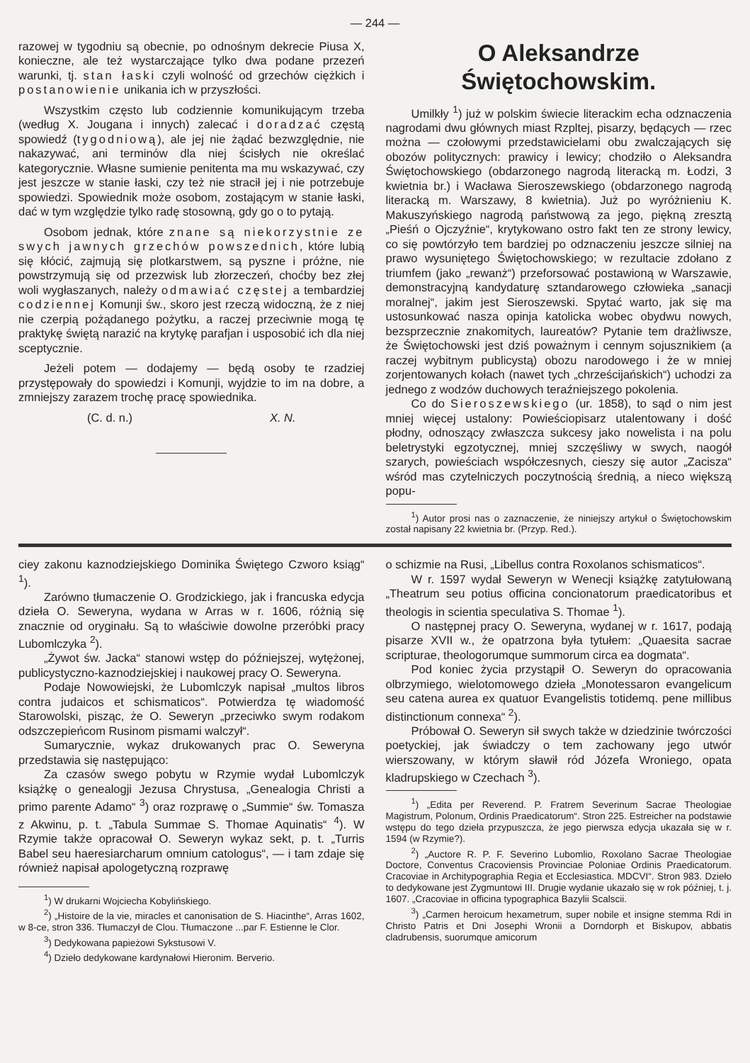— 244 —
razowej w tygodniu są obecnie, po odnośnym dekrecie Piusa X, konieczne, ale też wystarczające tylko dwa podane przezeń warunki, tj. stan łaski czyli wolność od grzechów ciężkich i postanowienie unikania ich w przyszłości.
Wszystkim często lub codziennie komunikującym trzeba (według X. Jougana i innych) zalecać i doradzać częstą spowiedź (tygodniową), ale jej nie żądać bezwzględnie, nie nakazywać, ani terminów dla niej ścisłych nie określać kategorycznie. Własne sumienie penitenta ma mu wskazywać, czy jest jeszcze w stanie łaski, czy też nie stracił jej i nie potrzebuje spowiedzi. Spowiednik może osobom, zostającym w stanie łaski, dać w tym względzie tylko radę stosowną, gdy go o to pytają.
Osobom jednak, które znane są niekorzystnie ze swych jawnych grzechów powszednich, które lubią się kłócić, zajmują się plotkarstwem, są pyszne i próżne, nie powstrzymują się od przezwisk lub złorzeczeń, choćby bez złej woli wygłaszanych, należy odmawiać częstej a tembardziej codziennej Komunji św., skoro jest rzeczą widoczną, że z niej nie czerpią pożądanego pożytku, a raczej przeciwnie mogą tę praktykę świętą narazić na krytykę parafjan i usposobić ich dla niej sceptycznie.
Jeżeli potem — dodajemy — będą osoby te rzadziej przystępowały do spowiedzi i Komunji, wyjdzie to im na dobre, a zmniejszy zarazem trochę pracę spowiednika.
(C. d. n.) X. N.
O Aleksandrze Świętochowskim.
Umilkły <sup>1</sup>) już w polskim świecie literackim echa odznaczenia nagrodami dwu głównych miast Rzpltej, pisarzy, będących — rzec można — czołowymi przedstawicielami obu zwalczających się obozów politycznych: prawicy i lewicy; chodziło o Aleksandra Świętochowskiego (obdarzonego nagrodą literacką m. Łodzi, 3 kwietnia br.) i Wacława Sieroszewskiego (obdarzonego nagrodą literacką m. Warszawy, 8 kwietnia). Już po wyróżnieniu K. Makuszyńskiego nagrodą państwową za jego, piękną zresztą „Pieśń o Ojczyźnie“, krytykowano ostro fakt ten ze strony lewicy, co się powtórzyło tem bardziej po odznaczeniu jeszcze silniej na prawo wysuniętego Świętochowskiego; w rezultacie zdołano z triumfem (jako „rewanż“) przeforsować postawioną w Warszawie, demonstracyjną kandydaturę sztandarowego człowieka „sanacji moralnej“, jakim jest Sieroszewski. Spytać warto, jak się ma ustosunkować nasza opinja katolicka wobec obydwu nowych, bezsprzecznie znakomitych, laureatów? Pytanie tem drażliwsze, że Świętochowski jest dziś poważnym i cennym sojusznikiem (a raczej wybitnym publicystą) obozu narodowego i że w mniej zorjentowanych kołach (nawet tych „chrześcijańskich“) uchodzi za jednego z wodzów duchowych teraźniejszego pokolenia.
Co do Sieroszewskiego (ur. 1858), to sąd o nim jest mniej więcej ustalony: Powieściopisarz utalentowany i dość płodny, odnoszący zwłaszcza sukcesy jako nowelista i na polu beletrystyki egzotycznej, mniej szczęśliwy w swych, naogół szarych, powieściach współczesnych, cieszy się autor „Zacisza“ wśród mas czytelniczych poczytnością średnią, a nieco większą popu-
<sup>1</sup>) Autor prosi nas o zaznaczenie, że niniejszy artykuł o Świętochowskim został napisany 22 kwietnia br. (Przyp. Red.).
ciey zakonu kaznodziejskiego Dominika Świętego Czworo ksiąg“ <sup>1</sup>).
Zarówno tłumaczenie O. Grodzickiego, jak i francuska edycja dzieła O. Seweryna, wydana w Arras w r. 1606, różnią się znacznie od oryginału. Są to właściwie dowolne przeróbki pracy Lubomlczyka <sup>2</sup>).
„Żywot św. Jacka“ stanowi wstęp do późniejszej, wytężonej, publicystyczno-kaznodziejskiej i naukowej pracy O. Seweryna.
Podaje Nowowiejski, że Lubomlczyk napisał „multos libros contra judaicos et schismaticos“. Potwierdza tę wiadomość Starowolski, pisząc, że O. Seweryn „przeciwko swym rodakom odszczepieńcom Rusinom pismami walczył“.
Sumarycznie, wykaz drukowanych prac O. Seweryna przedstawia się następująco:
Za czasów swego pobytu w Rzymie wydał Lubomlczyk książkę o genealogji Jezusa Chrystusa, „Genealogia Christi a primo parente Adamo“ <sup>3</sup>) oraz rozprawę o „Summie“ św. Tomasza z Akwinu, p. t. „Tabula Summae S. Thomae Aquinatis“ <sup>4</sup>). W Rzymie także opracował O. Seweryn wykaz sekt, p. t. „Turris Babel seu haeresiarcharum omnium catologus“, — i tam zdaje się również napisał apologetyczną rozprawę
<sup>1</sup>) W drukarni Wojciecha Kobylińskiego.
<sup>2</sup>) „Histoire de la vie, miracles et canonisation de S. Hiacinthe“, Arras 1602, w 8-ce, stron 336. Tłumaczył de Clou. Tłumaczone ...par F. Estienne le Clor.
<sup>3</sup>) Dedykowana papieżowi Sykstusowi V.
<sup>4</sup>) Dzieło dedykowane kardynałowi Hieronim. Berverio.
o schizmie na Rusi, „Libellus contra Roxolanos schismaticos“.
W r. 1597 wydał Seweryn w Wenecji książkę zatytułowaną „Theatrum seu potius officina concionatorum praedicatoribus et theologis in scientia speculativa S. Thomae <sup>1</sup>).
O następnej pracy O. Seweryna, wydanej w r. 1617, podają pisarze XVII w., że opatrzona była tytułem: „Quaesita sacrae scripturae, theologorumque summorum circa ea dogmata“.
Pod koniec życia przystąpił O. Seweryn do opracowania olbrzymiego, wielotomowego dzieła „Monotessaron evangelicum seu catena aurea ex quatuor Evangelistis totidemq. pene millibus distinctionum connexa“ <sup>2</sup>).
Próbował O. Seweryn sił swych także w dziedzinie twórczości poetyckiej, jak świadczy o tem zachowany jego utwór wierszowany, w którym sławił ród Józefa Wroniego, opata kladrupskiego w Czechach <sup>3</sup>).
<sup>1</sup>) „Edita per Reverend. P. Fratrem Severinum Sacrae Theologiae Magistrum, Polonum, Ordinis Praedicatorum“. Stron 225. Estreicher na podstawie wstępu do tego dzieła przypuszcza, że jego pierwsza edycja ukazała się w r. 1594 (w Rzymie?).
<sup>2</sup>) „Auctore R. P. F. Severino Lubomlio, Roxolano Sacrae Theologiae Doctore, Conventus Cracoviensis Provinciae Poloniae Ordinis Praedicatorum. Cracoviae in Architypographia Regia et Ecclesiastica. MDCVI“. Stron 983. Dzieło to dedykowane jest Zygmuntowi III. Drugie wydanie ukazało się w rok później, t. j. 1607. „Cracoviae in officina typographica Bazylii Scalscii.
<sup>3</sup>) „Carmen heroicum hexametrum, super nobile et insigne stemma Rdi in Christo Patris et Dni Josephi Wronii a Dorndorph et Biskupov, abbatis cladrubensis, suorumque amicorum